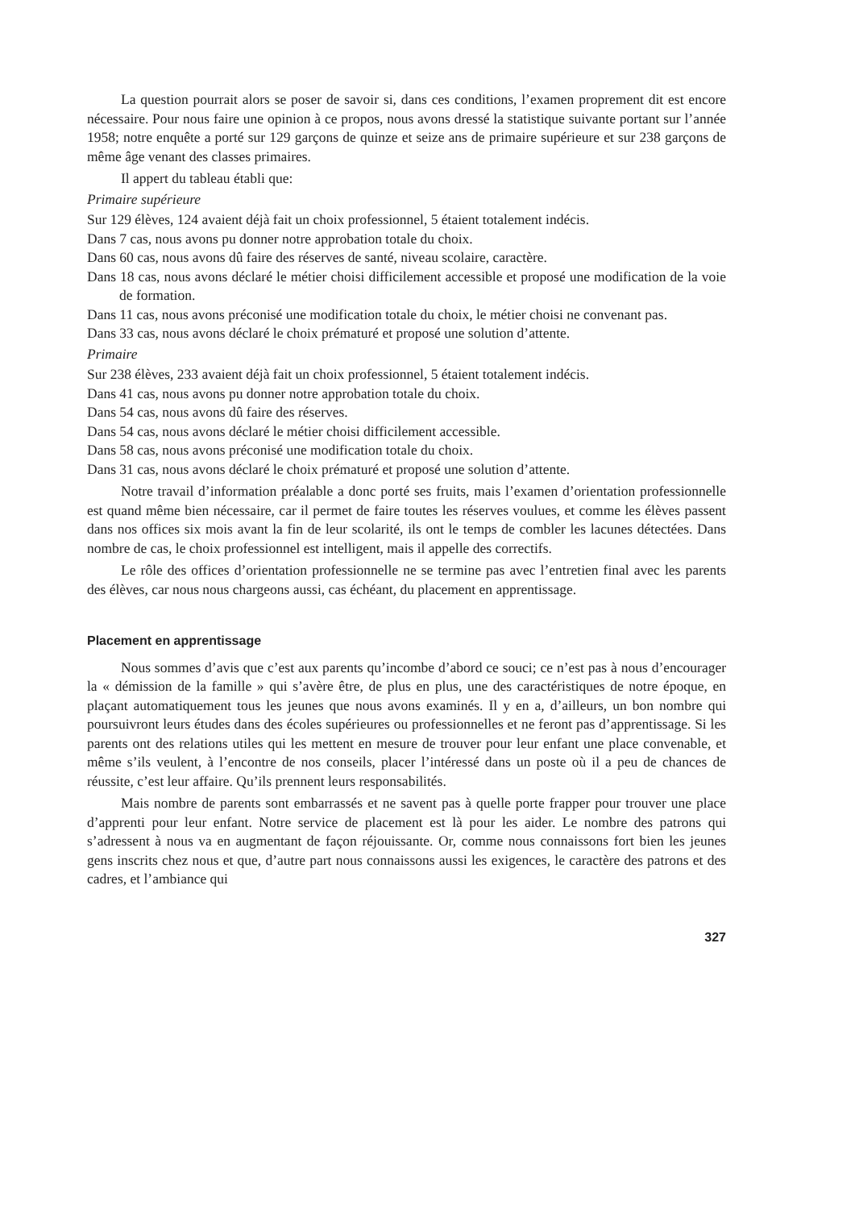La question pourrait alors se poser de savoir si, dans ces conditions, l’examen proprement dit est encore nécessaire. Pour nous faire une opinion à ce propos, nous avons dressé la statistique suivante portant sur l’année 1958; notre enquête a porté sur 129 garçons de quinze et seize ans de primaire supérieure et sur 238 garçons de même âge venant des classes primaires.
Il appert du tableau établi que:
Primaire supérieure
Sur 129 élèves, 124 avaient déjà fait un choix professionnel, 5 étaient totalement indécis.
Dans 7 cas, nous avons pu donner notre approbation totale du choix.
Dans 60 cas, nous avons dû faire des réserves de santé, niveau scolaire, caractère.
Dans 18 cas, nous avons déclaré le métier choisi difficilement accessible et proposé une modification de la voie de formation.
Dans 11 cas, nous avons préconisé une modification totale du choix, le métier choisi ne convenant pas.
Dans 33 cas, nous avons déclaré le choix prématuré et proposé une solution d’attente.
Primaire
Sur 238 élèves, 233 avaient déjà fait un choix professionnel, 5 étaient totalement indécis.
Dans 41 cas, nous avons pu donner notre approbation totale du choix.
Dans 54 cas, nous avons dû faire des réserves.
Dans 54 cas, nous avons déclaré le métier choisi difficilement accessible.
Dans 58 cas, nous avons préconisé une modification totale du choix.
Dans 31 cas, nous avons déclaré le choix prématuré et proposé une solution d’attente.
Notre travail d’information préalable a donc porté ses fruits, mais l’examen d’orientation professionnelle est quand même bien nécessaire, car il permet de faire toutes les réserves voulues, et comme les élèves passent dans nos offices six mois avant la fin de leur scolarité, ils ont le temps de combler les lacunes détectées. Dans nombre de cas, le choix professionnel est intelligent, mais il appelle des correctifs.
Le rôle des offices d’orientation professionnelle ne se termine pas avec l’entretien final avec les parents des élèves, car nous nous chargeons aussi, cas échéant, du placement en apprentissage.
Placement en apprentissage
Nous sommes d’avis que c’est aux parents qu’incombe d’abord ce souci; ce n’est pas à nous d’encourager la « démission de la famille » qui s’avère être, de plus en plus, une des caractéristiques de notre époque, en plaçant automatiquement tous les jeunes que nous avons examinés. Il y en a, d’ailleurs, un bon nombre qui poursuivront leurs études dans des écoles supérieures ou professionnelles et ne feront pas d’apprentissage. Si les parents ont des relations utiles qui les mettent en mesure de trouver pour leur enfant une place convenable, et même s’ils veulent, à l’encontre de nos conseils, placer l’intéressé dans un poste où il a peu de chances de réussite, c’est leur affaire. Qu’ils prennent leurs responsabilités.
Mais nombre de parents sont embarrassés et ne savent pas à quelle porte frapper pour trouver une place d’apprenti pour leur enfant. Notre service de placement est là pour les aider. Le nombre des patrons qui s’adressent à nous va en augmentant de façon réjouissante. Or, comme nous connaissons fort bien les jeunes gens inscrits chez nous et que, d’autre part nous connaissons aussi les exigences, le caractère des patrons et des cadres, et l’ambiance qui
327